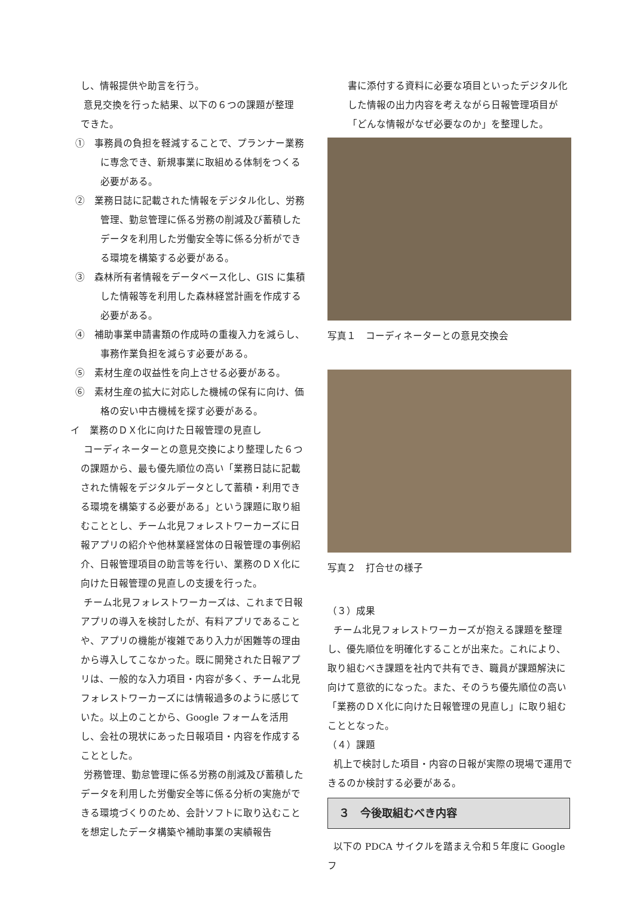し、情報提供や助言を行う。
意見交換を行った結果、以下の６つの課題が整理
できた。
①　事務員の負担を軽減することで、プランナー業務に専念でき、新規事業に取組める体制をつくる必要がある。
②　業務日誌に記載された情報をデジタル化し、労務管理、勤怠管理に係る労務の削減及び蓄積したデータを利用した労働安全等に係る分析ができる環境を構築する必要がある。
③　森林所有者情報をデータベース化し、GIS に集積した情報等を利用した森林経営計画を作成する必要がある。
④　補助事業申請書類の作成時の重複入力を減らし、事務作業負担を減らす必要がある。
⑤　素材生産の収益性を向上させる必要がある。
⑥　素材生産の拡大に対応した機械の保有に向け、価格の安い中古機械を探す必要がある。
イ　業務のＤＸ化に向けた日報管理の見直し
コーディネーターとの意見交換により整理した６つの課題から、最も優先順位の高い「業務日誌に記載された情報をデジタルデータとして蓄積・利用できる環境を構築する必要がある」という課題に取り組むこととし、チーム北見フォレストワーカーズに日報アプリの紹介や他林業経営体の日報管理の事例紹介、日報管理項目の助言等を行い、業務のＤＸ化に向けた日報管理の見直しの支援を行った。
チーム北見フォレストワーカーズは、これまで日報アプリの導入を検討したが、有料アプリであることや、アプリの機能が複雑であり入力が困難等の理由から導入してこなかった。既に開発された日報アプリは、一般的な入力項目・内容が多く、チーム北見フォレストワーカーズには情報過多のように感じていた。以上のことから、Google フォームを活用し、会社の現状にあった日報項目・内容を作成することとした。
労務管理、勤怠管理に係る労務の削減及び蓄積したデータを利用した労働安全等に係る分析の実施ができる環境づくりのため、会計ソフトに取り込むことを想定したデータ構築や補助事業の実績報告
書に添付する資料に必要な項目といったデジタル化した情報の出力内容を考えながら日報管理項目が「どんな情報がなぜ必要なのか」を整理した。
写真１　コーディネーターとの意見交換会
写真２　打合せの様子
（３）成果
チーム北見フォレストワーカーズが抱える課題を整理し、優先順位を明確化することが出来た。これにより、取り組むべき課題を社内で共有でき、職員が課題解決に向けて意欲的になった。また、そのうち優先順位の高い「業務のＤＸ化に向けた日報管理の見直し」に取り組むこととなった。
（４）課題
机上で検討した項目・内容の日報が実際の現場で運用できるのか検討する必要がある。
３　今後取組むべき内容
以下の PDCA サイクルを踏まえ令和５年度に Google フ